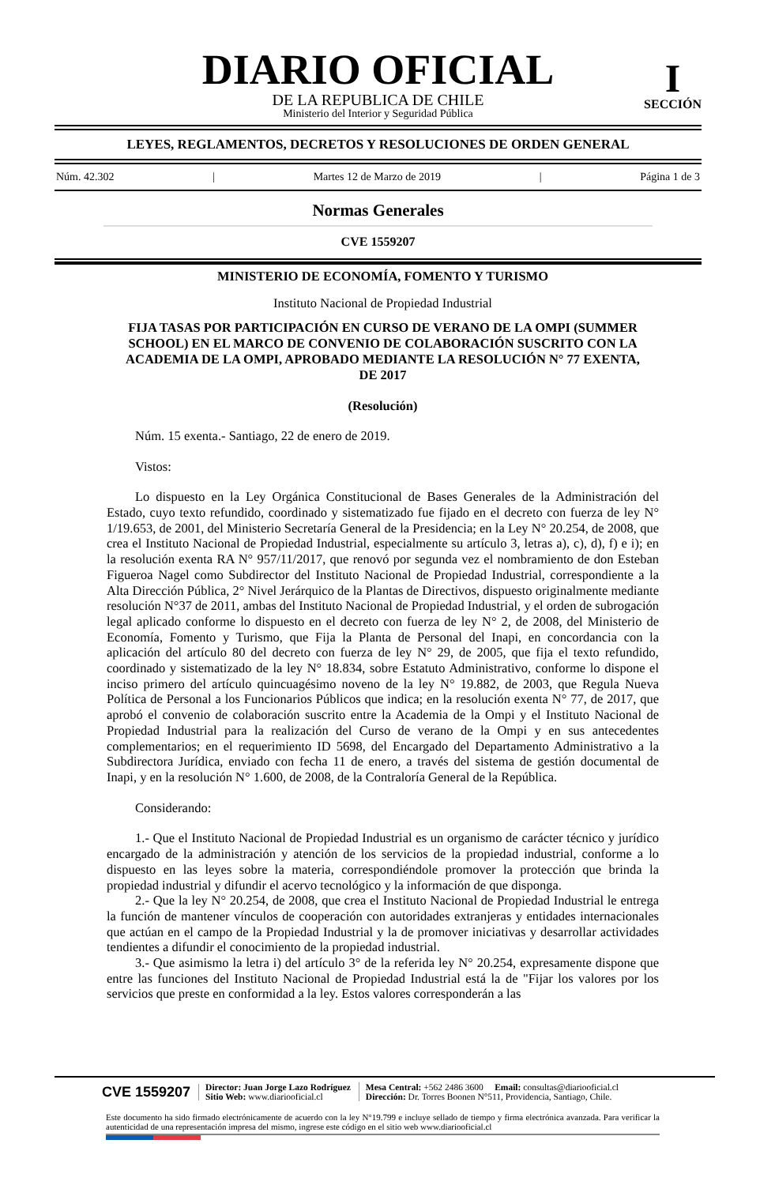I
SECCIÓN
DIARIO OFICIAL
DE LA REPUBLICA DE CHILE
Ministerio del Interior y Seguridad Pública
LEYES, REGLAMENTOS, DECRETOS Y RESOLUCIONES DE ORDEN GENERAL
Núm. 42.302 | Martes 12 de Marzo de 2019 | Página 1 de 3
Normas Generales
CVE 1559207
MINISTERIO DE ECONOMÍA, FOMENTO Y TURISMO
Instituto Nacional de Propiedad Industrial
FIJA TASAS POR PARTICIPACIÓN EN CURSO DE VERANO DE LA OMPI (SUMMER SCHOOL) EN EL MARCO DE CONVENIO DE COLABORACIÓN SUSCRITO CON LA ACADEMIA DE LA OMPI, APROBADO MEDIANTE LA RESOLUCIÓN N° 77 EXENTA, DE 2017
(Resolución)
Núm. 15 exenta.- Santiago, 22 de enero de 2019.
Vistos:
Lo dispuesto en la Ley Orgánica Constitucional de Bases Generales de la Administración del Estado, cuyo texto refundido, coordinado y sistematizado fue fijado en el decreto con fuerza de ley N° 1/19.653, de 2001, del Ministerio Secretaría General de la Presidencia; en la Ley N° 20.254, de 2008, que crea el Instituto Nacional de Propiedad Industrial, especialmente su artículo 3, letras a), c), d), f) e i); en la resolución exenta RA N° 957/11/2017, que renovó por segunda vez el nombramiento de don Esteban Figueroa Nagel como Subdirector del Instituto Nacional de Propiedad Industrial, correspondiente a la Alta Dirección Pública, 2° Nivel Jerárquico de la Plantas de Directivos, dispuesto originalmente mediante resolución N°37 de 2011, ambas del Instituto Nacional de Propiedad Industrial, y el orden de subrogación legal aplicado conforme lo dispuesto en el decreto con fuerza de ley N° 2, de 2008, del Ministerio de Economía, Fomento y Turismo, que Fija la Planta de Personal del Inapi, en concordancia con la aplicación del artículo 80 del decreto con fuerza de ley N° 29, de 2005, que fija el texto refundido, coordinado y sistematizado de la ley N° 18.834, sobre Estatuto Administrativo, conforme lo dispone el inciso primero del artículo quincuagésimo noveno de la ley N° 19.882, de 2003, que Regula Nueva Política de Personal a los Funcionarios Públicos que indica; en la resolución exenta N° 77, de 2017, que aprobó el convenio de colaboración suscrito entre la Academia de la Ompi y el Instituto Nacional de Propiedad Industrial para la realización del Curso de verano de la Ompi y en sus antecedentes complementarios; en el requerimiento ID 5698, del Encargado del Departamento Administrativo a la Subdirectora Jurídica, enviado con fecha 11 de enero, a través del sistema de gestión documental de Inapi, y en la resolución N° 1.600, de 2008, de la Contraloría General de la República.
Considerando:
1.- Que el Instituto Nacional de Propiedad Industrial es un organismo de carácter técnico y jurídico encargado de la administración y atención de los servicios de la propiedad industrial, conforme a lo dispuesto en las leyes sobre la materia, correspondiéndole promover la protección que brinda la propiedad industrial y difundir el acervo tecnológico y la información de que disponga.
2.- Que la ley N° 20.254, de 2008, que crea el Instituto Nacional de Propiedad Industrial le entrega la función de mantener vínculos de cooperación con autoridades extranjeras y entidades internacionales que actúan en el campo de la Propiedad Industrial y la de promover iniciativas y desarrollar actividades tendientes a difundir el conocimiento de la propiedad industrial.
3.- Que asimismo la letra i) del artículo 3° de la referida ley N° 20.254, expresamente dispone que entre las funciones del Instituto Nacional de Propiedad Industrial está la de "Fijar los valores por los servicios que preste en conformidad a la ley. Estos valores corresponderán a las
CVE 1559207 Director: Juan Jorge Lazo Rodríguez
Sitio Web: www.diariooficial.cl Mesa Central: +562 2486 3600 Email: consultas@diariooficial.cl
Dirección: Dr. Torres Boonen N°511, Providencia, Santiago, Chile.
Este documento ha sido firmado electrónicamente de acuerdo con la ley N°19.799 e incluye sellado de tiempo y firma electrónica avanzada. Para verificar la autenticidad de una representación impresa del mismo, ingrese este código en el sitio web www.diariooficial.cl